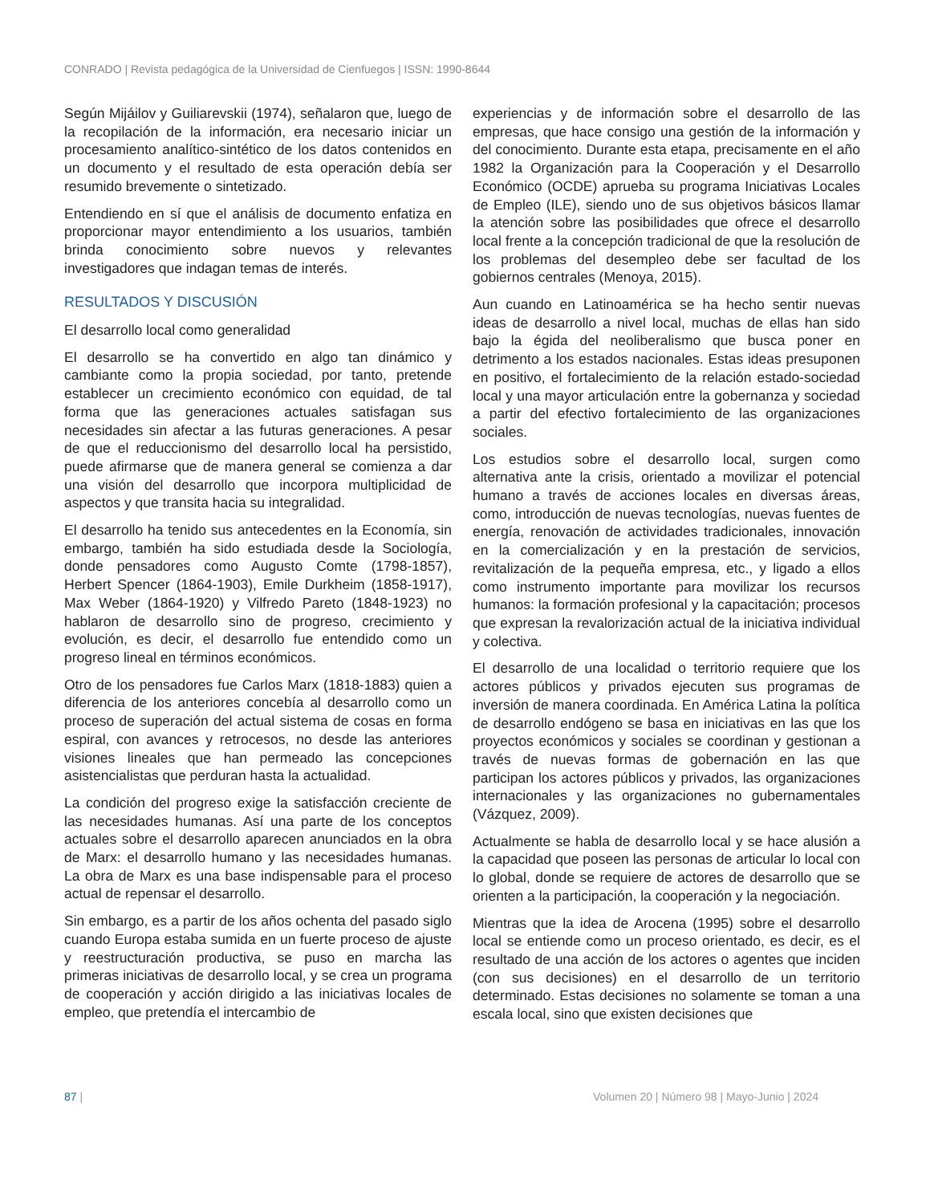CONRADO | Revista pedagógica de la Universidad de Cienfuegos | ISSN: 1990-8644
Según Mijáilov y Guiliarevskii (1974), señalaron que, luego de la recopilación de la información, era necesario iniciar un procesamiento analítico-sintético de los datos contenidos en un documento y el resultado de esta operación debía ser resumido brevemente o sintetizado.
Entendiendo en sí que el análisis de documento enfatiza en proporcionar mayor entendimiento a los usuarios, también brinda conocimiento sobre nuevos y relevantes investigadores que indagan temas de interés.
RESULTADOS Y DISCUSIÓN
El desarrollo local como generalidad
El desarrollo se ha convertido en algo tan dinámico y cambiante como la propia sociedad, por tanto, pretende establecer un crecimiento económico con equidad, de tal forma que las generaciones actuales satisfagan sus necesidades sin afectar a las futuras generaciones. A pesar de que el reduccionismo del desarrollo local ha persistido, puede afirmarse que de manera general se comienza a dar una visión del desarrollo que incorpora multiplicidad de aspectos y que transita hacia su integralidad.
El desarrollo ha tenido sus antecedentes en la Economía, sin embargo, también ha sido estudiada desde la Sociología, donde pensadores como Augusto Comte (1798-1857), Herbert Spencer (1864-1903), Emile Durkheim (1858-1917), Max Weber (1864-1920) y Vilfredo Pareto (1848-1923) no hablaron de desarrollo sino de progreso, crecimiento y evolución, es decir, el desarrollo fue entendido como un progreso lineal en términos económicos.
Otro de los pensadores fue Carlos Marx (1818-1883) quien a diferencia de los anteriores concebía al desarrollo como un proceso de superación del actual sistema de cosas en forma espiral, con avances y retrocesos, no desde las anteriores visiones lineales que han permeado las concepciones asistencialistas que perduran hasta la actualidad.
La condición del progreso exige la satisfacción creciente de las necesidades humanas. Así una parte de los conceptos actuales sobre el desarrollo aparecen anunciados en la obra de Marx: el desarrollo humano y las necesidades humanas. La obra de Marx es una base indispensable para el proceso actual de repensar el desarrollo.
Sin embargo, es a partir de los años ochenta del pasado siglo cuando Europa estaba sumida en un fuerte proceso de ajuste y reestructuración productiva, se puso en marcha las primeras iniciativas de desarrollo local, y se crea un programa de cooperación y acción dirigido a las iniciativas locales de empleo, que pretendía el intercambio de
experiencias y de información sobre el desarrollo de las empresas, que hace consigo una gestión de la información y del conocimiento. Durante esta etapa, precisamente en el año 1982 la Organización para la Cooperación y el Desarrollo Económico (OCDE) aprueba su programa Iniciativas Locales de Empleo (ILE), siendo uno de sus objetivos básicos llamar la atención sobre las posibilidades que ofrece el desarrollo local frente a la concepción tradicional de que la resolución de los problemas del desempleo debe ser facultad de los gobiernos centrales (Menoya, 2015).
Aun cuando en Latinoamérica se ha hecho sentir nuevas ideas de desarrollo a nivel local, muchas de ellas han sido bajo la égida del neoliberalismo que busca poner en detrimento a los estados nacionales. Estas ideas presuponen en positivo, el fortalecimiento de la relación estado-sociedad local y una mayor articulación entre la gobernanza y sociedad a partir del efectivo fortalecimiento de las organizaciones sociales.
Los estudios sobre el desarrollo local, surgen como alternativa ante la crisis, orientado a movilizar el potencial humano a través de acciones locales en diversas áreas, como, introducción de nuevas tecnologías, nuevas fuentes de energía, renovación de actividades tradicionales, innovación en la comercialización y en la prestación de servicios, revitalización de la pequeña empresa, etc., y ligado a ellos como instrumento importante para movilizar los recursos humanos: la formación profesional y la capacitación; procesos que expresan la revalorización actual de la iniciativa individual y colectiva.
El desarrollo de una localidad o territorio requiere que los actores públicos y privados ejecuten sus programas de inversión de manera coordinada. En América Latina la política de desarrollo endógeno se basa en iniciativas en las que los proyectos económicos y sociales se coordinan y gestionan a través de nuevas formas de gobernación en las que participan los actores públicos y privados, las organizaciones internacionales y las organizaciones no gubernamentales (Vázquez, 2009).
Actualmente se habla de desarrollo local y se hace alusión a la capacidad que poseen las personas de articular lo local con lo global, donde se requiere de actores de desarrollo que se orienten a la participación, la cooperación y la negociación.
Mientras que la idea de Arocena (1995) sobre el desarrollo local se entiende como un proceso orientado, es decir, es el resultado de una acción de los actores o agentes que inciden (con sus decisiones) en el desarrollo de un territorio determinado. Estas decisiones no solamente se toman a una escala local, sino que existen decisiones que
87 | Volumen 20 | Número 98 | Mayo-Junio | 2024